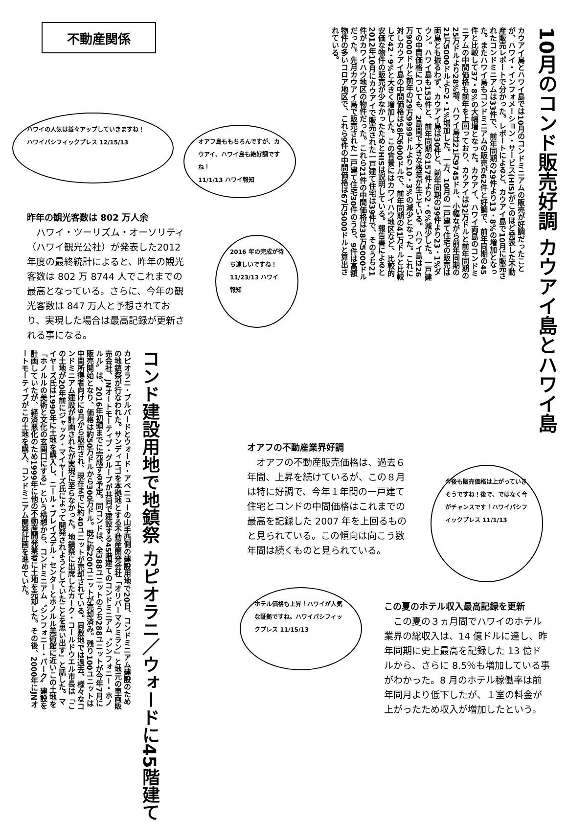不動産関係
10月のコンド販売好調 カウアイ島とハワイ島
カウアイ島とハワイ島では10月のコンドミニアムの販売が好調だったことが、ハワイ・インフォメーション・サービス(HIS)がこのほど発表した不動産販売レポートで分かった。レポートによると、カウアイ島で10月に販売されたコンドミニアムは33件で、前年同期の29件より13・8%の増加となった。またハワイ島もコンドミニアムの販売が62件と好調で、前年同期の45件と比較して37・8%の大幅増となった。カウアイ、ハワイ両島のコンドミニアムの中間価格も前年を上回っており、カウアイは32万ドルと前年同期の25万ドルより28%増、ハワイ島は21万9745ドル、小幅ながら前年同期の21万5000ドルより2・1%増加した。一方、10月の一戸建て住宅の販売は両島とも振るわず、カウアイ島は30件と、前年同期の39件より23・1%ダウン。ハワイ島も153件と、前年同期の157件より2・6%減少した。一戸建ての中間価格についても、2島間で大きな格差が生じている。ハワイ島は26万9000ドルと前年の29万9999ドルより10・3%の減少となった。これに対しカウアイ島の中間価格は58万6000ドルで、前年同期の41万ドルと比較して42・9%と大きく増加した。この背景にはカワイハウ地区など、比較的安価な物件の販売が少なかったためとHISは説明している。報告書によると2012年10月にカウアイで販売された一戸建て住宅は39件で、そのうち21件がカワイハウ地区の物件だった。これら21件の中間価格は38万5000ドルだった。先月カウアイ島で販売された一戸建て住宅30件のうち、9件は高額物件の多いコロア地区で、これら9件の中間価格は67万5000ドルと算出されている。
ハワイの人気は益々アップしていきますね！
ハワイパシフィックプレス 12/15/13
オアフ島ももちろんですが、カウアイ、ハワイ島も絶好調ですね！
11/1/13 ハワイ報知
昨年の観光客数は 802 万人余
　ハワイ・ツーリズム・オーソリティ（ハワイ観光公社）が発表した2012 年度の最終統計によると、昨年の観光客数は 802 万 8744 人でこれまでの最高となっている。さらに、今年の観光客数は 847 万人と予想されており、実現した場合は最高記録が更新される事になる。
2016 年の完成が待ち遠しいですね！11/23/13 ハワイ報知
コンド建設用地で地鎮祭 カピオラニ／ウォードに45階建て
カピオラニ・ブルバードとウォード・アベニューの山手西側の建設用地で20日、コンドミニアム建設のための地鎮祭が行なわれた。サンディエゴを本拠地とする不動産開発会社「オリバーマクミラン」と地元の車両販売会社、JNオートモーティブ・グループが共同で建設する45階建てのコンドミニアム〝シンフォニー・ホノルル〟は、2016年初頭までに完成する予定。同コンドは、全388ユニットのうち288ユニットが今年7月に販売開始となり、価格は約50万ドルから300万ドル。既に約200ユニットが売却済み。残り100ユニットは中間所得者向けに9月から販売され、現在までに約40ユニットが売却されている。同敷地では過去、様々なコンドミニアム建設が計画されたが実現に至らなかった。地鎮祭に出席したカーク・コールドウエル市長は「この土地が20年前にジャック・マイヤーズ氏によって開発されようとしていたことを思い出す」と話した。マイヤーズ氏は1990年に土地を購入し、ニール・ブレイズデル・センターとホノルル美術館に近いこの土地を「ホノルルの美術と文化の玄関口にする」という構想から、コンドミニアム〝シンフォニー・パーク〟建設を計画していたが、経済悪化のため1999年に他の不動産開発業者に土地を売却した。その後、2000年にJNオートモーティブがこの土地を購入、コンドミニアム開発計画を進めていた。
オアフの不動産業界好調
　オアフの不動産販売価格は、過去６年間、上昇を続けているが、この８月は特に好調で、今年１年間の一戸建て住宅とコンドの中間価格はこれまでの最高を記録した 2007 年を上回るものと見られている。この傾向は向こう数年間は続くものと見られている。
今後も販売価格は上がっていきそうですね！後で、ではなく今がチャンスです！ハワイパシフィックプレス 11/1/13
ホテル価格も上昇！ハワイが人気な証拠ですね。ハワイパシフィックプレス 11/15/13
この夏のホテル収入最高記録を更新
　この夏の３ヵ月間でハワイのホテル業界の総収入は、14 億ドルに達し、昨年同期に史上最高を記録した 13 億ドルから、さらに 8.5％も増加している事がわかった。8 月のホテル稼働率は前年同月より低下したが、１室の料金が上がったため収入が増加したという。